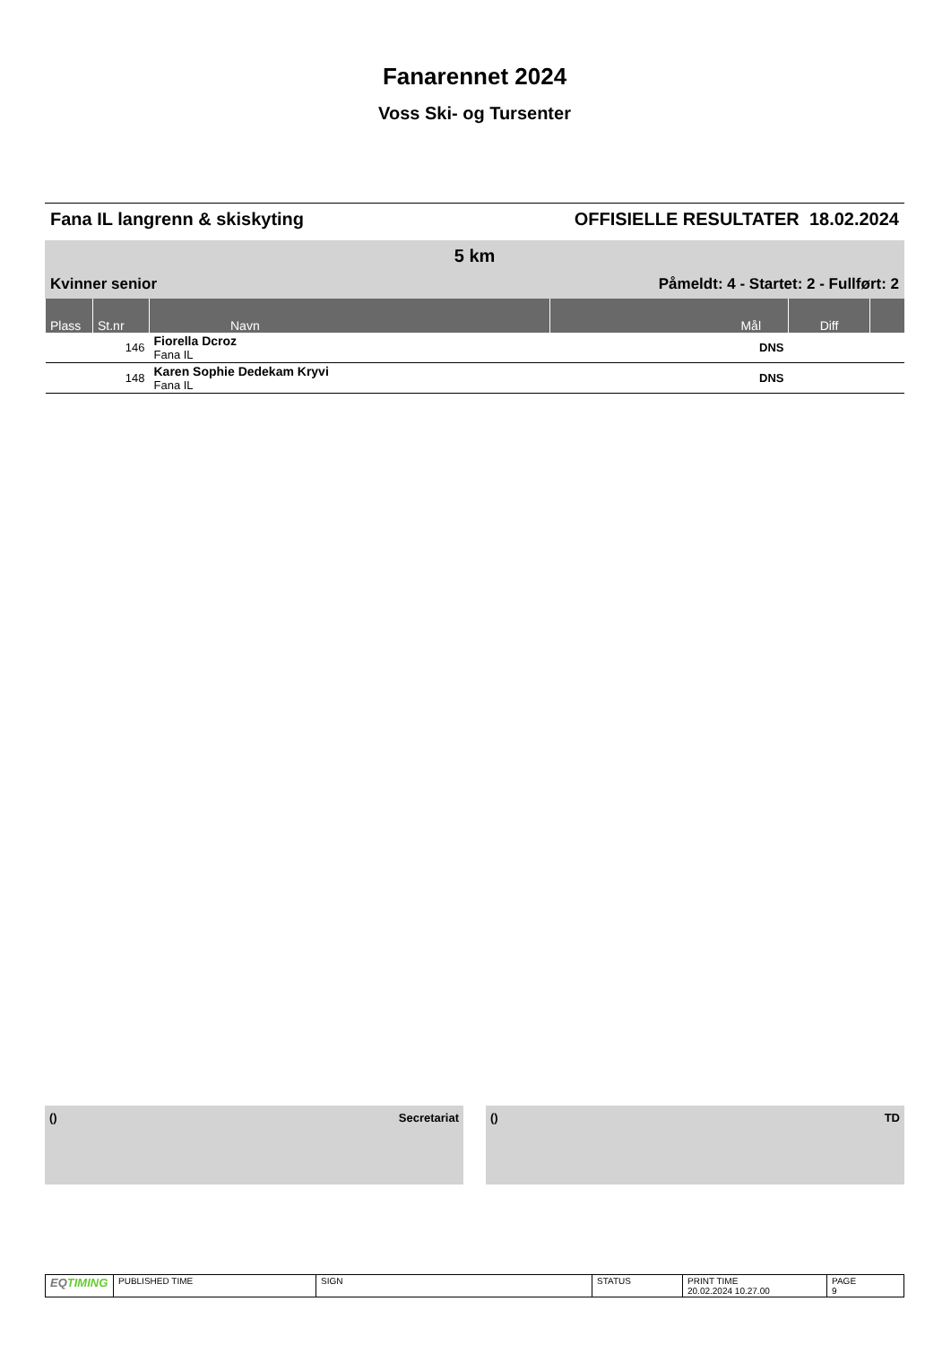Fanarennet 2024
Voss Ski- og Tursenter
Fana IL langrenn & skiskyting OFFISIELLE RESULTATER 18.02.2024
5 km
Kvinner senior Påmeldt: 4 - Startet: 2 - Fullført: 2
| Plass | St.nr | Navn | Mål | Diff | |
| --- | --- | --- | --- | --- | --- |
| | 146 | Fiorella Dcroz Fana IL | DNS | | |
| | 148 | Karen Sophie Dedekam Kryvi Fana IL | DNS | | |
() Secretariat () TD
| EQ TIMING | PUBLISHED TIME | SIGN | STATUS | PRINT TIME 20.02.2024 10.27.00 | PAGE 9 |